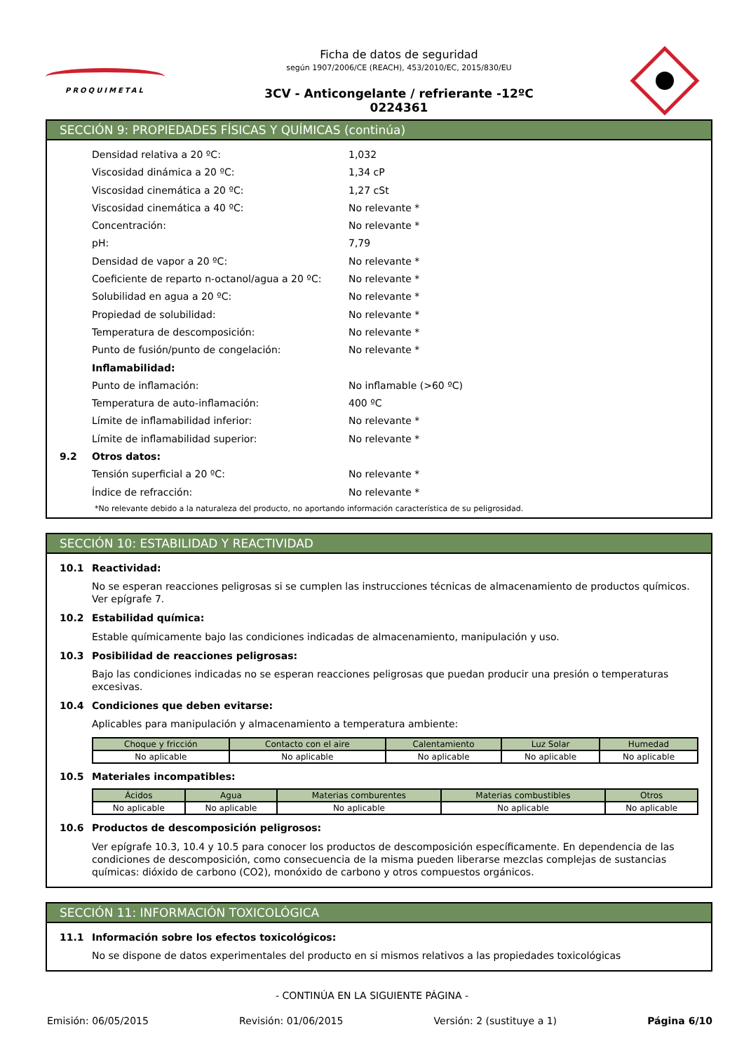PROQUIMETAL
Ficha de datos de seguridad
según 1907/2006/CE (REACH), 453/2010/EC, 2015/830/EU
3CV - Anticongelante / refrierante -12ºC
0224361
SECCIÓN 9: PROPIEDADES FÍSICAS Y QUÍMICAS (continúa)
Densidad relativa a 20 ºC: 1,032
Viscosidad dinámica a 20 ºC: 1,34 cP
Viscosidad cinemática a 20 ºC: 1,27 cSt
Viscosidad cinemática a 40 ºC: No relevante *
Concentración: No relevante *
pH: 7,79
Densidad de vapor a 20 ºC: No relevante *
Coeficiente de reparto n-octanol/agua a 20 ºC: No relevante *
Solubilidad en agua a 20 ºC: No relevante *
Propiedad de solubilidad: No relevante *
Temperatura de descomposición: No relevante *
Punto de fusión/punto de congelación: No relevante *
Inflamabilidad:
Punto de inflamación: No inflamable (>60 ºC)
Temperatura de auto-inflamación: 400 ºC
Límite de inflamabilidad inferior: No relevante *
Límite de inflamabilidad superior: No relevante *
9.2 Otros datos:
Tensión superficial a 20 ºC: No relevante *
Índice de refracción: No relevante *
*No relevante debido a la naturaleza del producto, no aportando información característica de su peligrosidad.
SECCIÓN 10: ESTABILIDAD Y REACTIVIDAD
10.1 Reactividad:
No se esperan reacciones peligrosas si se cumplen las instrucciones técnicas de almacenamiento de productos químicos. Ver epígrafe 7.
10.2 Estabilidad química:
Estable químicamente bajo las condiciones indicadas de almacenamiento, manipulación y uso.
10.3 Posibilidad de reacciones peligrosas:
Bajo las condiciones indicadas no se esperan reacciones peligrosas que puedan producir una presión o temperaturas excesivas.
10.4 Condiciones que deben evitarse:
Aplicables para manipulación y almacenamiento a temperatura ambiente:
| Choque y fricción | Contacto con el aire | Calentamiento | Luz Solar | Humedad |
| --- | --- | --- | --- | --- |
| No aplicable | No aplicable | No aplicable | No aplicable | No aplicable |
10.5 Materiales incompatibles:
| Ácidos | Agua | Materias comburentes | Materias combustibles | Otros |
| --- | --- | --- | --- | --- |
| No aplicable | No aplicable | No aplicable | No aplicable | No aplicable |
10.6 Productos de descomposición peligrosos:
Ver epígrafe 10.3, 10.4 y 10.5 para conocer los productos de descomposición específicamente. En dependencia de las condiciones de descomposición, como consecuencia de la misma pueden liberarse mezclas complejas de sustancias químicas: dióxido de carbono (CO2), monóxido de carbono y otros compuestos orgánicos.
SECCIÓN 11: INFORMACIÓN TOXICOLÓGICA
11.1 Información sobre los efectos toxicológicos:
No se dispone de datos experimentales del producto en si mismos relativos a las propiedades toxicológicas
- CONTINÚA EN LA SIGUIENTE PÁGINA -
Emisión: 06/05/2015 Revisión: 01/06/2015 Versión: 2 (sustituye a 1) Página 6/10